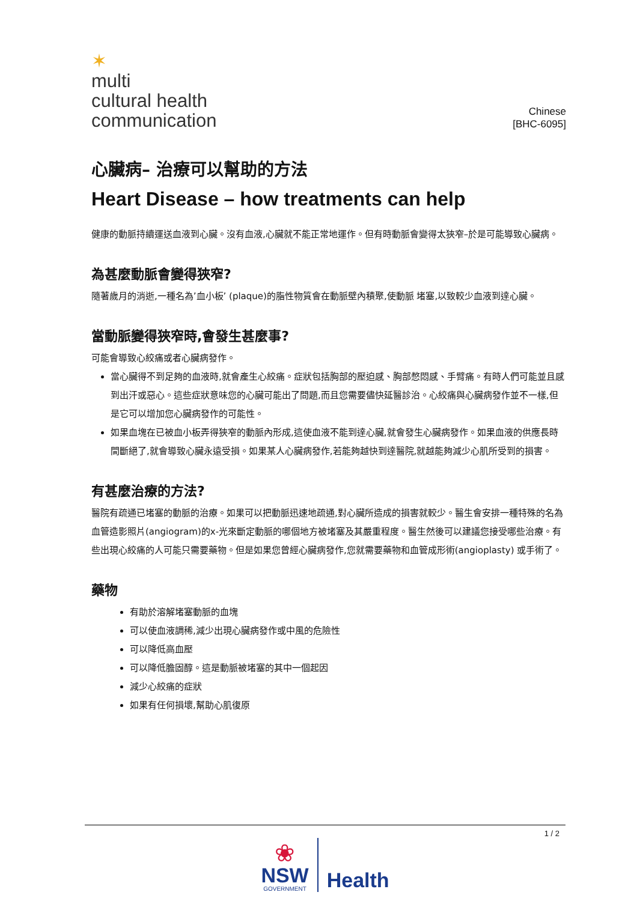✶
multi
cultural health
communication
Chinese
[BHC-6095]
心臟病– 治療可以幫助的方法
Heart Disease – how treatments can help
健康的動脈持續運送血液到心臟。沒有血液,心臟就不能正常地運作。但有時動脈會變得太狹窄–於是可能導致心臟病。
為甚麼動脈會變得狹窄?
隨著歲月的消逝,一種名為’血小板’ (plaque)的脂性物質會在動脈壁內積聚,使動脈 堵塞,以致較少血液到達心臟。
當動脈變得狹窄時,會發生甚麼事?
可能會導致心絞痛或者心臟病發作。
當心臟得不到足夠的血液時,就會產生心絞痛。症狀包括胸部的壓迫感、胸部憋悶感、手臂痛。有時人們可能並且感到出汗或惡心。這些症狀意味您的心臟可能出了問題,而且您需要儘快延醫診治。心絞痛與心臟病發作並不一樣,但是它可以增加您心臟病發作的可能性。
如果血塊在已被血小板弄得狹窄的動脈內形成,這使血液不能到達心臟,就會發生心臟病發作。如果血液的供應長時間斷絕了,就會導致心臟永遠受損。如果某人心臟病發作,若能夠越快到達醫院,就越能夠減少心肌所受到的損害。
有甚麼治療的方法?
醫院有疏通已堵塞的動脈的治療。如果可以把動脈迅速地疏通,對心臟所造成的損害就較少。醫生會安排一種特殊的名為血管造影照片(angiogram)的x-光來斷定動脈的哪個地方被堵塞及其嚴重程度。醫生然後可以建議您接受哪些治療。有些出現心絞痛的人可能只需要藥物。但是如果您曾經心臟病發作,您就需要藥物和血管成形術(angioplasty) 或手術了。
藥物
有助於溶解堵塞動脈的血塊
可以使血液調稀,減少出現心臟病發作或中風的危險性
可以降低高血壓
可以降低膽固醇。這是動脈被堵塞的其中一個起因
減少心絞痛的症狀
如果有任何損壞,幫助心肌復原
1 / 2
❀
NSW
GOVERNMENT
Health